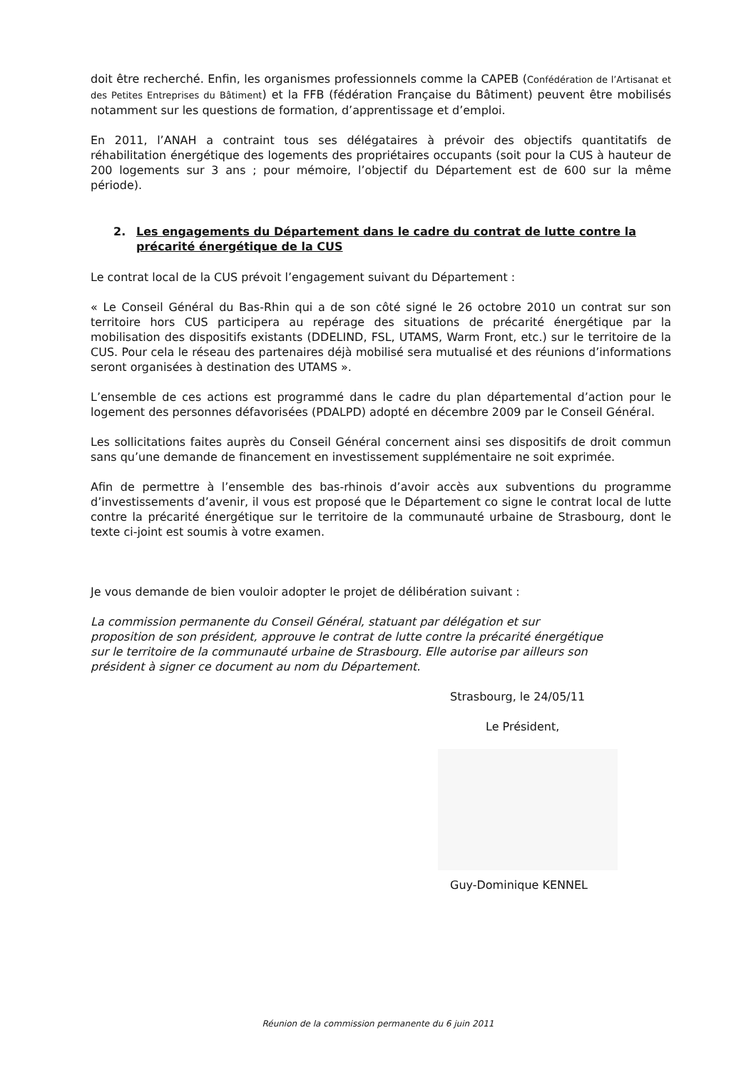doit être recherché. Enfin, les organismes professionnels comme la CAPEB (Confédération de l’Artisanat et des Petites Entreprises du Bâtiment) et la FFB (fédération Française du Bâtiment) peuvent être mobilisés notamment sur les questions de formation, d’apprentissage et d’emploi.
En 2011, l’ANAH a contraint tous ses délégataires à prévoir des objectifs quantitatifs de réhabilitation énergétique des logements des propriétaires occupants (soit pour la CUS à hauteur de 200 logements sur 3 ans ; pour mémoire, l’objectif du Département est de 600 sur la même période).
2. Les engagements du Département dans le cadre du contrat de lutte contre la précarité énergétique de la CUS
Le contrat local de la CUS prévoit l’engagement suivant du Département :
« Le Conseil Général du Bas-Rhin qui a de son côté signé le 26 octobre 2010 un contrat sur son territoire hors CUS participera au repérage des situations de précarité énergétique par la mobilisation des dispositifs existants (DDELIND, FSL, UTAMS, Warm Front, etc.) sur le territoire de la CUS. Pour cela le réseau des partenaires déjà mobilisé sera mutualisé et des réunions d’informations seront organisées à destination des UTAMS ».
L’ensemble de ces actions est programmé dans le cadre du plan départemental d’action pour le logement des personnes défavorisées (PDALPD) adopté en décembre 2009 par le Conseil Général.
Les sollicitations faites auprès du Conseil Général concernent ainsi ses dispositifs de droit commun sans qu’une demande de financement en investissement supplémentaire ne soit exprimée.
Afin de permettre à l’ensemble des bas-rhinois d’avoir accès aux subventions du programme d’investissements d’avenir, il vous est proposé que le Département co signe le contrat local de lutte contre la précarité énergétique sur le territoire de la communauté urbaine de Strasbourg, dont le texte ci-joint est soumis à votre examen.
Je vous demande de bien vouloir adopter le projet de délibération suivant :
La commission permanente du Conseil Général, statuant par délégation et sur
proposition de son président, approuve le contrat de lutte contre la précarité énergétique
sur le territoire de la communauté urbaine de Strasbourg. Elle autorise par ailleurs son
président à signer ce document au nom du Département.
Strasbourg, le 24/05/11
Le Président,
Guy-Dominique KENNEL
Réunion de la commission permanente du 6 juin 2011